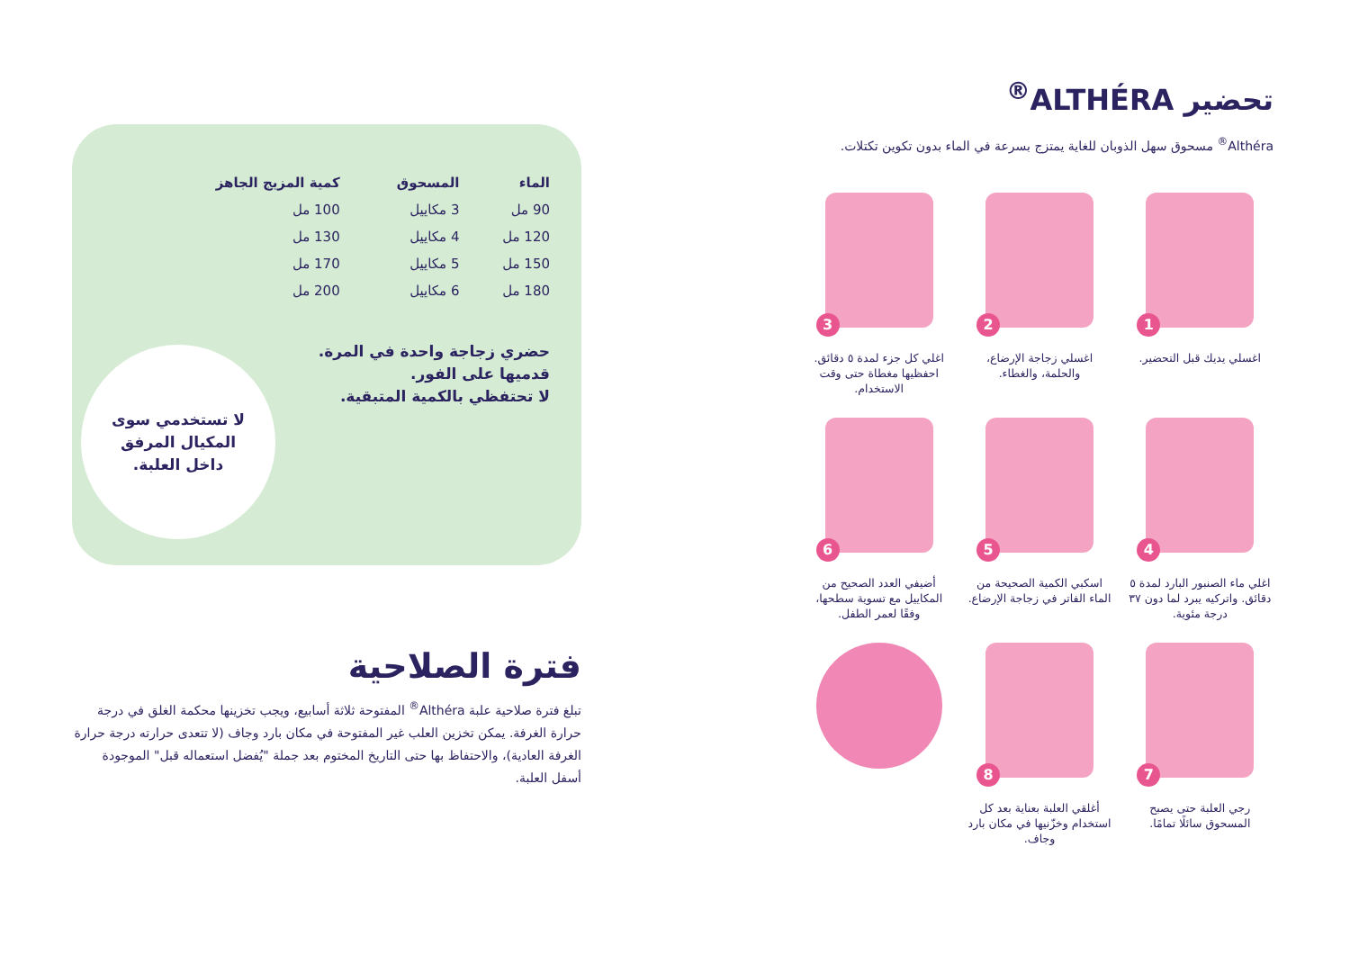تحضير ALTHÉRA<sup>®</sup>
Althéra<sup>®</sup> مسحوق سهل الذوبان للغاية يمتزج بسرعة في الماء بدون تكوين تكتلات.
1
اغسلي يديك قبل التحضير.
2
اغسلي زجاجة الإرضاع، والحلمة، والغطاء.
3
اغلي كل جزء لمدة ٥ دقائق. احفظيها مغطاة حتى وقت الاستخدام.
4
اغلي ماء الصنبور البارد لمدة ٥ دقائق. واتركيه يبرد لما دون ٣٧ درجة مئوية.
5
اسكبي الكمية الصحيحة من الماء الفاتر في زجاجة الإرضاع.
6
أضيفي العدد الصحيح من المكاييل مع تسوية سطحها، وفقًا لعمر الطفل.
7
رجي العلبة حتى يصبح المسحوق سائلًا تمامًا.
8
أغلقي العلبة بعناية بعد كل استخدام وخزّنيها في مكان بارد وجاف.
| الماء | المسحوق | كمية المزيج الجاهز |
| --- | --- | --- |
| 90 مل | 3 مكاييل | 100 مل |
| 120 مل | 4 مكاييل | 130 مل |
| 150 مل | 5 مكاييل | 170 مل |
| 180 مل | 6 مكاييل | 200 مل |
حضري زجاجة واحدة في المرة.
قدميها على الفور.
لا تحتفظي بالكمية المتبقية.
لا تستخدمي سوى
المكيال المرفق
داخل العلبة.
فترة الصلاحية
تبلغ فترة صلاحية علبة Althéra<sup>®</sup> المفتوحة ثلاثة أسابيع، ويجب تخزينها محكمة الغلق في درجة حرارة الغرفة. يمكن تخزين العلب غير المفتوحة في مكان بارد وجاف (لا تتعدى حرارته درجة حرارة الغرفة العادية)، والاحتفاظ بها حتى التاريخ المختوم بعد جملة "يُفضل استعماله قبل" الموجودة أسفل العلبة.